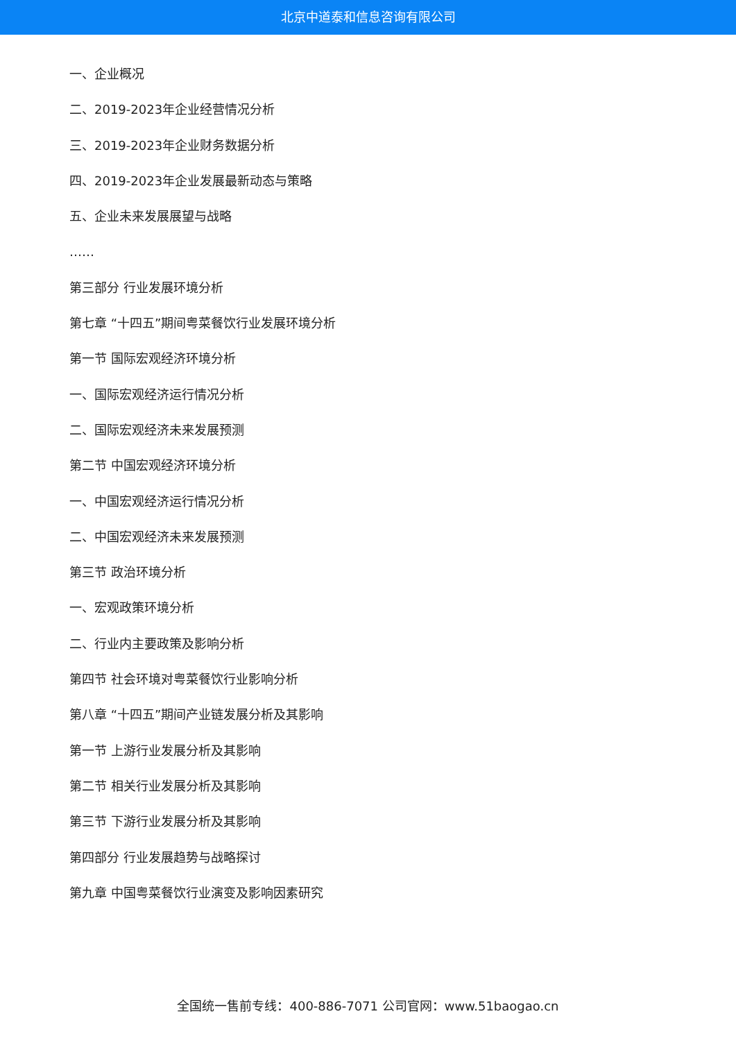北京中道泰和信息咨询有限公司
一、企业概况
二、2019-2023年企业经营情况分析
三、2019-2023年企业财务数据分析
四、2019-2023年企业发展最新动态与策略
五、企业未来发展展望与战略
……
第三部分 行业发展环境分析
第七章 “十四五”期间粤菜餐饮行业发展环境分析
第一节 国际宏观经济环境分析
一、国际宏观经济运行情况分析
二、国际宏观经济未来发展预测
第二节 中国宏观经济环境分析
一、中国宏观经济运行情况分析
二、中国宏观经济未来发展预测
第三节 政治环境分析
一、宏观政策环境分析
二、行业内主要政策及影响分析
第四节 社会环境对粤菜餐饮行业影响分析
第八章 “十四五”期间产业链发展分析及其影响
第一节 上游行业发展分析及其影响
第二节 相关行业发展分析及其影响
第三节 下游行业发展分析及其影响
第四部分 行业发展趋势与战略探讨
第九章 中国粤菜餐饮行业演变及影响因素研究
全国统一售前专线：400-886-7071 公司官网：www.51baogao.cn